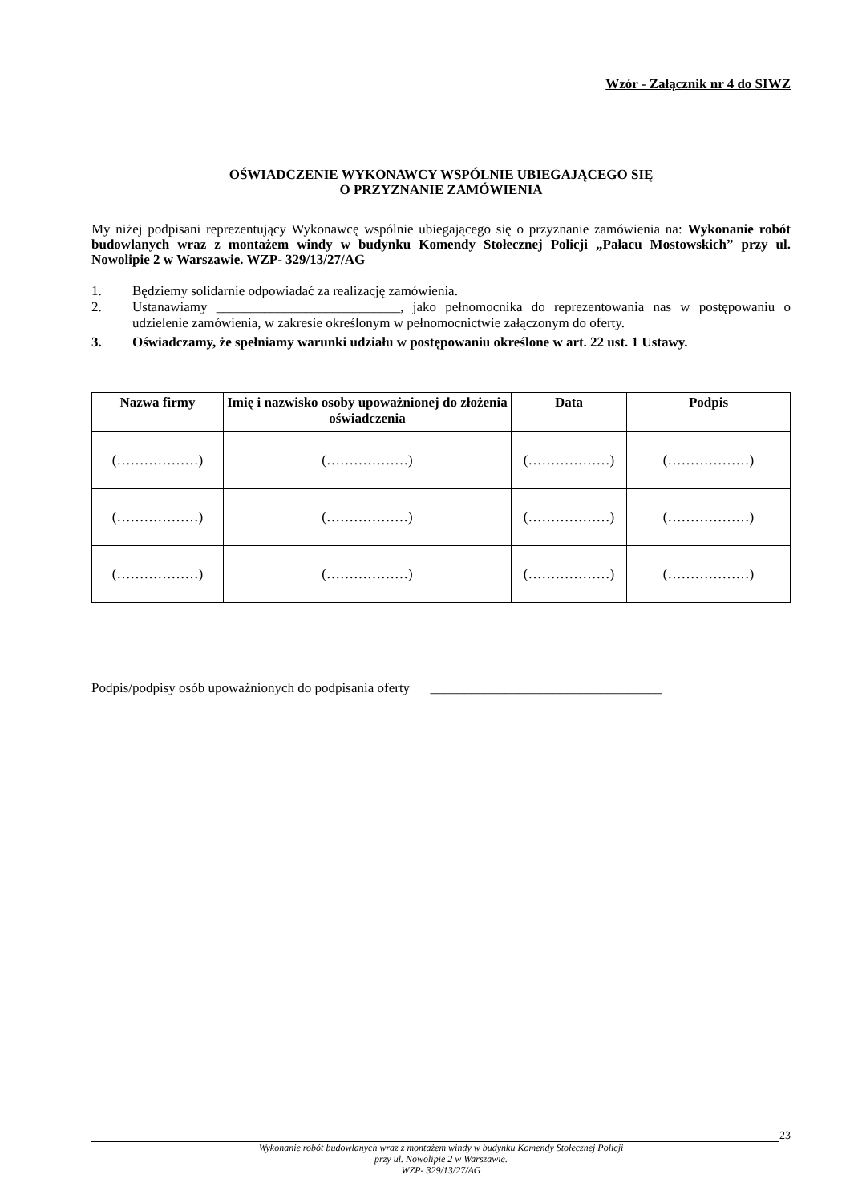Wzór - Załącznik nr 4 do SIWZ
OŚWIADCZENIE WYKONAWCY WSPÓLNIE UBIEGAJĄCEGO SIĘ
O PRZYZNANIE ZAMÓWIENIA
My niżej podpisani reprezentujący Wykonawcę wspólnie ubiegającego się o przyznanie zamówienia na: Wykonanie robót budowlanych wraz z montażem windy w budynku Komendy Stołecznej Policji „Pałacu Mostowskich” przy ul. Nowolipie 2 w Warszawie. WZP- 329/13/27/AG
1. Będziemy solidarnie odpowiadać za realizację zamówienia.
2. Ustanawiamy ___________________________, jako pełnomocnika do reprezentowania nas w postępowaniu o udzielenie zamówienia, w zakresie określonym w pełnomocnictwie załączonym do oferty.
3. Oświadczamy, że spełniamy warunki udziału w postępowaniu określone w art. 22 ust. 1 Ustawy.
| Nazwa firmy | Imię i nazwisko osoby upoważnionej do złożenia oświadczenia | Data | Podpis |
| --- | --- | --- | --- |
| (………………) | (………………) | (………………) | (………………) |
| (………………) | (………………) | (………………) | (………………) |
| (………………) | (………………) | (………………) | (………………) |
Podpis/podpisy osób upoważnionych do podpisania oferty __________________________________
23
Wykonanie robót budowlanych wraz z montażem windy w budynku Komendy Stołecznej Policji
przy ul. Nowolipie 2 w Warszawie.
WZP- 329/13/27/AG